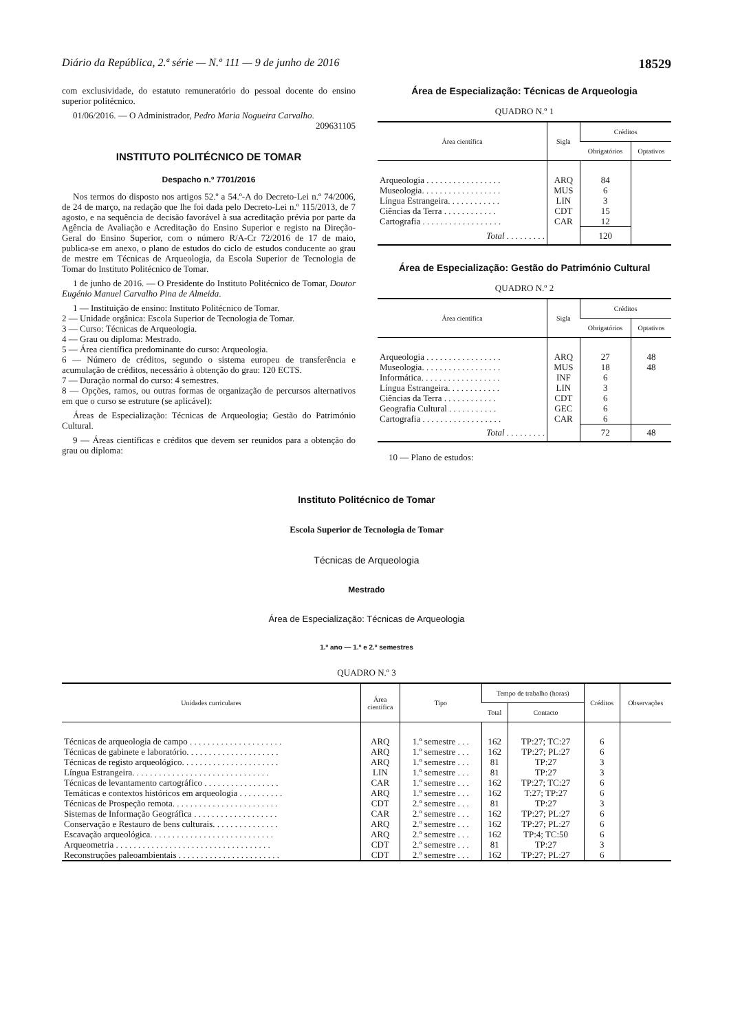Diário da República, 2.ª série — N.º 111 — 9 de junho de 2016 18529
com exclusividade, do estatuto remuneratório do pessoal docente do ensino superior politécnico.
01/06/2016. — O Administrador, Pedro Maria Nogueira Carvalho.
209631105
INSTITUTO POLITÉCNICO DE TOMAR
Despacho n.º 7701/2016
Nos termos do disposto nos artigos 52.º a 54.º-A do Decreto-Lei n.º 74/2006, de 24 de março, na redação que lhe foi dada pelo Decreto-Lei n.º 115/2013, de 7 agosto, e na sequência de decisão favorável à sua acreditação prévia por parte da Agência de Avaliação e Acreditação do Ensino Superior e registo na Direção-Geral do Ensino Superior, com o número R/A-Cr 72/2016 de 17 de maio, publica-se em anexo, o plano de estudos do ciclo de estudos conducente ao grau de mestre em Técnicas de Arqueologia, da Escola Superior de Tecnologia de Tomar do Instituto Politécnico de Tomar.
1 de junho de 2016. — O Presidente do Instituto Politécnico de Tomar, Doutor Eugénio Manuel Carvalho Pina de Almeida.
1 — Instituição de ensino: Instituto Politécnico de Tomar.
2 — Unidade orgânica: Escola Superior de Tecnologia de Tomar.
3 — Curso: Técnicas de Arqueologia.
4 — Grau ou diploma: Mestrado.
5 — Área científica predominante do curso: Arqueologia.
6 — Número de créditos, segundo o sistema europeu de transferência e acumulação de créditos, necessário à obtenção do grau: 120 ECTS.
7 — Duração normal do curso: 4 semestres.
8 — Opções, ramos, ou outras formas de organização de percursos alternativos em que o curso se estruture (se aplicável):
Áreas de Especialização: Técnicas de Arqueologia; Gestão do Património Cultural.
9 — Áreas científicas e créditos que devem ser reunidos para a obtenção do grau ou diploma:
Área de Especialização: Técnicas de Arqueologia
QUADRO N.º 1
| Área científica | Sigla | Créditos | |
| --- | --- | --- | --- |
| | | Obrigatórios | Optativos |
| Arqueologia . . . . . . . . . . . . . . . . . | ARQ | 84 | |
| Museologia. . . . . . . . . . . . . . . . . . | MUS | 6 | |
| Língua Estrangeira. . . . . . . . . . . . | LIN | 3 | |
| Ciências da Terra . . . . . . . . . . . . | CDT | 15 | |
| Cartografia . . . . . . . . . . . . . . . . . . | CAR | 12 | |
| Total . . . . . . . . . | | 120 | |
Área de Especialização: Gestão do Património Cultural
QUADRO N.º 2
| Área científica | Sigla | Créditos | |
| --- | --- | --- | --- |
| | | Obrigatórios | Optativos |
| Arqueologia . . . . . . . . . . . . . . . . . | ARQ | 27 | 48 |
| Museologia. . . . . . . . . . . . . . . . . . | MUS | 18 | 48 |
| Informática. . . . . . . . . . . . . . . . . . | INF | 6 | |
| Língua Estrangeira. . . . . . . . . . . . | LIN | 3 | |
| Ciências da Terra . . . . . . . . . . . . | CDT | 6 | |
| Geografia Cultural . . . . . . . . . . . | GEC | 6 | |
| Cartografia . . . . . . . . . . . . . . . . . . | CAR | 6 | |
| Total . . . . . . . . . | | 72 | 48 |
10 — Plano de estudos:
Instituto Politécnico de Tomar
Escola Superior de Tecnologia de Tomar
Técnicas de Arqueologia
Mestrado
Área de Especialização: Técnicas de Arqueologia
1.º ano — 1.º e 2.º semestres
QUADRO N.º 3
| Unidades curriculares | Área científica | Tipo | Tempo de trabalho (horas) | | Créditos | Observações |
| --- | --- | --- | --- | --- | --- | --- |
| | | | Total | Contacto | | |
| Técnicas de arqueologia de campo . . . . . . . . . . . . . . . . . . . . . | ARQ | 1.º semestre . . . | 162 | TP:27; TC:27 | 6 | |
| Técnicas de gabinete e laboratório. . . . . . . . . . . . . . . . . . . . . | ARQ | 1.º semestre . . . | 162 | TP:27; PL:27 | 6 | |
| Técnicas de registo arqueológico. . . . . . . . . . . . . . . . . . . . . . | ARQ | 1.º semestre . . . | 81 | TP:27 | 3 | |
| Língua Estrangeira. . . . . . . . . . . . . . . . . . . . . . . . . . . . . . . | LIN | 1.º semestre . . . | 81 | TP:27 | 3 | |
| Técnicas de levantamento cartográfico . . . . . . . . . . . . . . . . . | CAR | 1.º semestre . . . | 162 | TP:27; TC:27 | 6 | |
| Temáticas e contextos históricos em arqueologia . . . . . . . . . . | ARQ | 1.º semestre . . . | 162 | T:27; TP:27 | 6 | |
| Técnicas de Prospeção remota. . . . . . . . . . . . . . . . . . . . . . . . | CDT | 2.º semestre . . . | 81 | TP:27 | 3 | |
| Sistemas de Informação Geográfica . . . . . . . . . . . . . . . . . . . | CAR | 2.º semestre . . . | 162 | TP:27; PL:27 | 6 | |
| Conservação e Restauro de bens culturais. . . . . . . . . . . . . . . | ARQ | 2.º semestre . . . | 162 | TP:27; PL:27 | 6 | |
| Escavação arqueológica. . . . . . . . . . . . . . . . . . . . . . . . . . . . | ARQ | 2.º semestre . . . | 162 | TP:4; TC:50 | 6 | |
| Arqueometria . . . . . . . . . . . . . . . . . . . . . . . . . . . . . . . . . . . | CDT | 2.º semestre . . . | 81 | TP:27 | 3 | |
| Reconstruções paleoambientais . . . . . . . . . . . . . . . . . . . . . . . | CDT | 2.º semestre . . . | 162 | TP:27; PL:27 | 6 | |